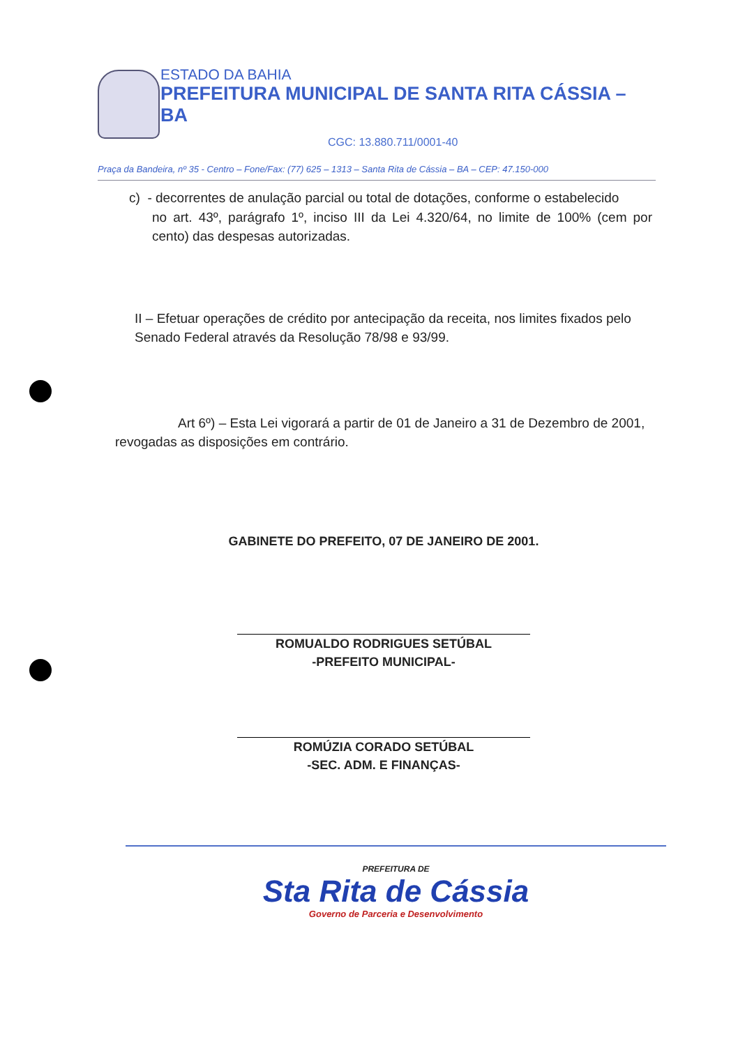ESTADO DA BAHIA
PREFEITURA MUNICIPAL DE SANTA RITA CÁSSIA – BA
CGC: 13.880.711/0001-40
Praça da Bandeira, nº 35 - Centro – Fone/Fax: (77) 625 – 1313 – Santa Rita de Cássia – BA – CEP: 47.150-000
c) - decorrentes de anulação parcial ou total de dotações, conforme o estabelecido
no art. 43º, parágrafo 1º, inciso III da Lei 4.320/64, no limite de 100% (cem por cento) das despesas autorizadas.
II – Efetuar operações de crédito por antecipação da receita, nos limites fixados pelo Senado Federal através da Resolução 78/98 e 93/99.
Art 6º) – Esta Lei vigorará a partir de 01 de Janeiro a 31 de Dezembro de 2001, revogadas as disposições em contrário.
GABINETE DO PREFEITO, 07 DE JANEIRO DE 2001.
ROMUALDO RODRIGUES SETÚBAL
-PREFEITO MUNICIPAL-
ROMÚZIA CORADO SETÚBAL
-SEC. ADM. E FINANÇAS-
PREFEITURA DE
Sta Rita de Cássia
Governo de Parceria e Desenvolvimento